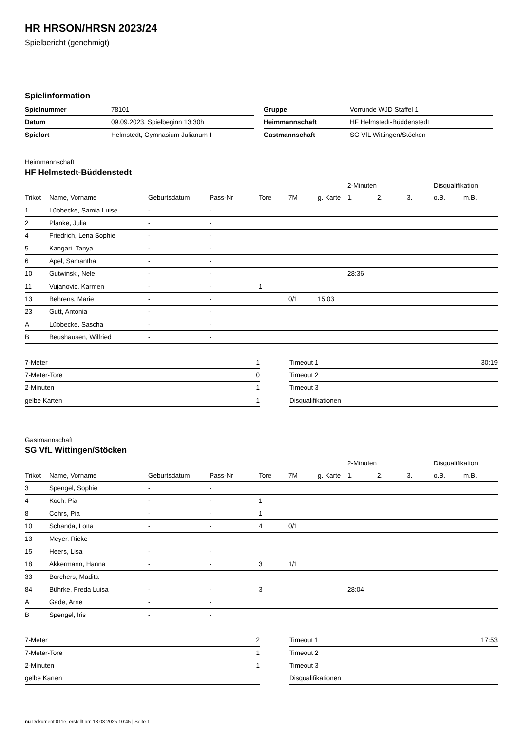HR HRSON/HRSN 2023/24
Spielbericht (genehmigt)
Spielinformation
| Spielnummer | 78101 |
| Datum | 09.09.2023, Spielbeginn 13:30h |
| Spielort | Helmstedt, Gymnasium Julianum I |
| Gruppe | Vorrunde WJD Staffel 1 |
| Heimmannschaft | HF Helmstedt-Büddenstedt |
| Gastmannschaft | SG VfL Wittingen/Stöcken |
Heimmannschaft
HF Helmstedt-Büddenstedt
| | | | | | | | 2-Minuten | | | Disqualifikation | |
| --- | --- | --- | --- | --- | --- | --- | --- | --- | --- | --- | --- |
| Trikot | Name, Vorname | Geburtsdatum | Pass-Nr | Tore | 7M | g. Karte | 1. | 2. | 3. | o.B. | m.B. |
| 1 | Lübbecke, Samia Luise | - | - | | | | | | | | |
| 2 | Planke, Julia | - | - | | | | | | | | |
| 4 | Friedrich, Lena Sophie | - | - | | | | | | | | |
| 5 | Kangari, Tanya | - | - | | | | | | | | |
| 6 | Apel, Samantha | - | - | | | | | | | | |
| 10 | Gutwinski, Nele | - | - | | | | 28:36 | | | | |
| 11 | Vujanovic, Karmen | - | - | 1 | | | | | | | |
| 13 | Behrens, Marie | - | - | | 0/1 | 15:03 | | | | | |
| 23 | Gutt, Antonia | - | - | | | | | | | | |
| A | Lübbecke, Sascha | - | - | | | | | | | | |
| B | Beushausen, Wilfried | - | - | | | | | | | | |
| 7-Meter | 1 |
| 7-Meter-Tore | 0 |
| 2-Minuten | 1 |
| gelbe Karten | 1 |
| Timeout 1 | 30:19 |
| Timeout 2 | |
| Timeout 3 | |
| Disqualifikationen | |
Gastmannschaft
SG VfL Wittingen/Stöcken
| | | | | | | | 2-Minuten | | | Disqualifikation | |
| --- | --- | --- | --- | --- | --- | --- | --- | --- | --- | --- | --- |
| Trikot | Name, Vorname | Geburtsdatum | Pass-Nr | Tore | 7M | g. Karte | 1. | 2. | 3. | o.B. | m.B. |
| 3 | Spengel, Sophie | - | - | | | | | | | | |
| 4 | Koch, Pia | - | - | 1 | | | | | | | |
| 8 | Cohrs, Pia | - | - | 1 | | | | | | | |
| 10 | Schanda, Lotta | - | - | 4 | 0/1 | | | | | | |
| 13 | Meyer, Rieke | - | - | | | | | | | | |
| 15 | Heers, Lisa | - | - | | | | | | | | |
| 18 | Akkermann, Hanna | - | - | 3 | 1/1 | | | | | | |
| 33 | Borchers, Madita | - | - | | | | | | | | |
| 84 | Bührke, Freda Luisa | - | - | 3 | | | 28:04 | | | | |
| A | Gade, Arne | - | - | | | | | | | | |
| B | Spengel, Iris | - | - | | | | | | | | |
| 7-Meter | 2 |
| 7-Meter-Tore | 1 |
| 2-Minuten | 1 |
| gelbe Karten | |
| Timeout 1 | 17:53 |
| Timeout 2 | |
| Timeout 3 | |
| Disqualifikationen | |
nu.Dokument 011e, erstellt am 13.03.2025 10:45 | Seite 1